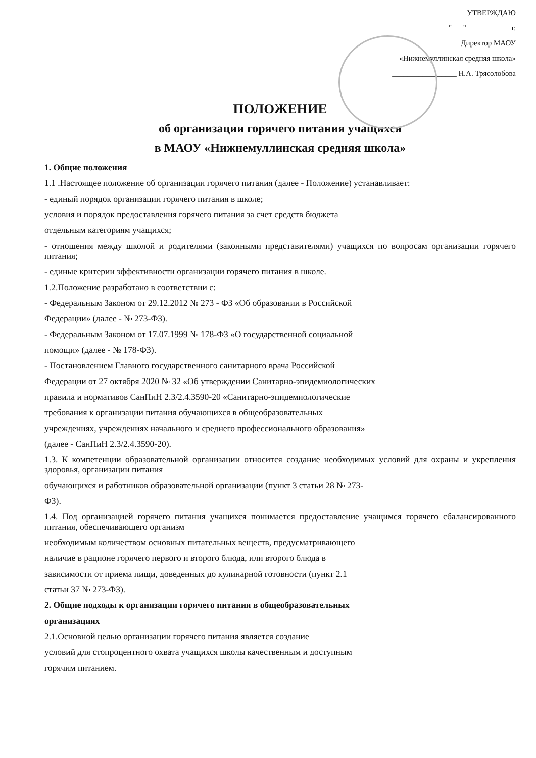УТВЕРЖДАЮ
"___"________ ___ г.
Директор МАОУ
«Нижнемуллинская средняя школа»
_________________ Н.А. Трясолобова
ПОЛОЖЕНИЕ
об организации горячего питания учащихся
в МАОУ «Нижнемуллинская средняя школа»
1. Общие положения
1.1 .Настоящее положение об организации горячего питания (далее - Положение) устанавливает:
- единый порядок организации горячего питания в школе;
условия и порядок предоставления горячего питания за счет средств бюджета
отдельным категориям учащихся;
- отношения между школой и родителями (законными представителями) учащихся по вопросам организации горячего питания;
- единые критерии эффективности организации горячего питания в школе.
1.2.Положение разработано в соответствии с:
- Федеральным Законом от 29.12.2012 № 273 - ФЗ «Об образовании в Российской
Федерации» (далее - № 273-ФЗ).
- Федеральным Законом от 17.07.1999 № 178-ФЗ «О государственной социальной
помощи» (далее - № 178-ФЗ).
- Постановлением Главного государственного санитарного врача Российской
Федерации от 27 октября 2020 № 32 «Об утверждении Санитарно-эпидемиологических
правила и нормативов СанПиН 2.3/2.4.3590-20 «Санитарно-эпидемиологические
требования к организации питания обучающихся в общеобразовательных
учреждениях, учреждениях начального и среднего профессионального образования»
(далее - СанПиН 2.3/2.4.3590-20).
1.3. К компетенции образовательной организации относится создание необходимых условий для охраны и укрепления здоровья, организации питания
обучающихся и работников образовательной организации (пункт 3 статьи 28 № 273-
ФЗ).
1.4. Под организацией горячего питания учащихся понимается предоставление учащимся горячего сбалансированного питания, обеспечивающего организм
необходимым количеством основных питательных веществ, предусматривающего
наличие в рационе горячего первого и второго блюда, или второго блюда в
зависимости от приема пищи, доведенных до кулинарной готовности (пункт 2.1
статьи 37 № 273-ФЗ).
2. Общие подходы к организации горячего питания в общеобразовательных
организациях
2.1.Основной целью организации горячего питания является создание
условий для стопроцентного охвата учащихся школы качественным и доступным
горячим питанием.